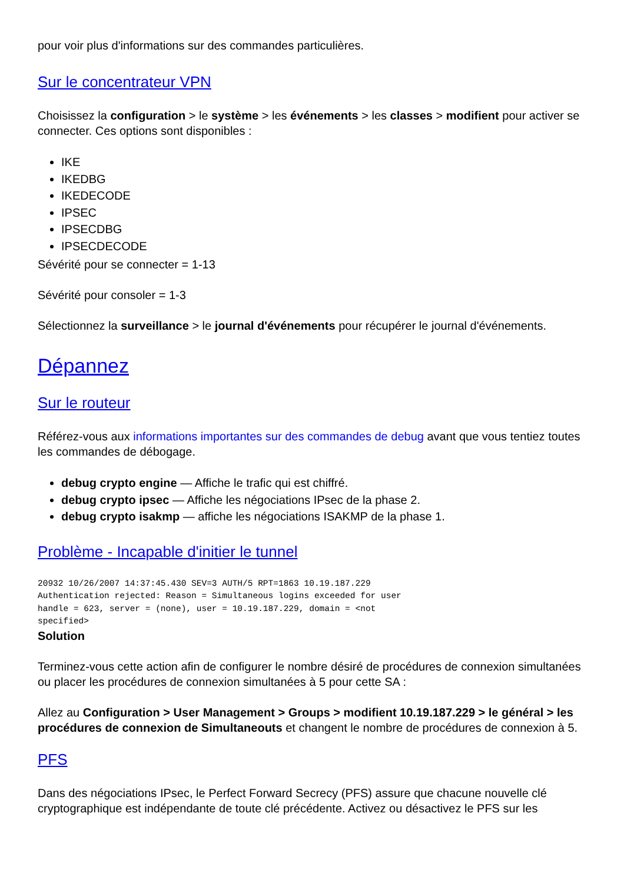pour voir plus d'informations sur des commandes particulières.
Sur le concentrateur VPN
Choisissez la configuration > le système > les événements > les classes > modifient pour activer se connecter. Ces options sont disponibles :
IKE
IKEDBG
IKEDECODE
IPSEC
IPSECDBG
IPSECDECODE
Sévérité pour se connecter = 1-13
Sévérité pour consoler = 1-3
Sélectionnez la surveillance > le journal d'événements pour récupérer le journal d'événements.
Dépannez
Sur le routeur
Référez-vous aux informations importantes sur des commandes de debug avant que vous tentiez toutes les commandes de débogage.
debug crypto engine — Affiche le trafic qui est chiffré.
debug crypto ipsec — Affiche les négociations IPsec de la phase 2.
debug crypto isakmp — affiche les négociations ISAKMP de la phase 1.
Problème - Incapable d'initier le tunnel
20932 10/26/2007 14:37:45.430 SEV=3 AUTH/5 RPT=1863 10.19.187.229
Authentication rejected: Reason = Simultaneous logins exceeded for user
handle = 623, server = (none), user = 10.19.187.229, domain = <not
specified>
Solution
Terminez-vous cette action afin de configurer le nombre désiré de procédures de connexion simultanées ou placer les procédures de connexion simultanées à 5 pour cette SA :
Allez au Configuration > User Management > Groups > modifient 10.19.187.229 > le général > les procédures de connexion de Simultaneouts et changent le nombre de procédures de connexion à 5.
PFS
Dans des négociations IPsec, le Perfect Forward Secrecy (PFS) assure que chacune nouvelle clé cryptographique est indépendante de toute clé précédente. Activez ou désactivez le PFS sur les